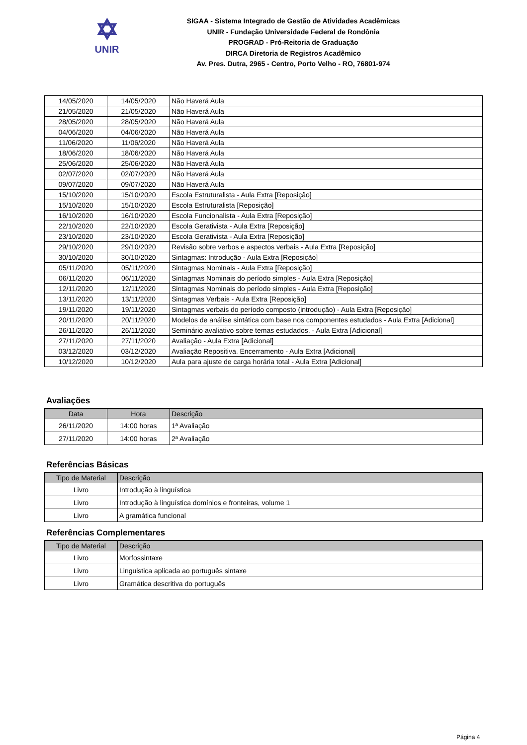✡
UNIR
SIGAA - Sistema Integrado de Gestão de Atividades Acadêmicas
UNIR - Fundação Universidade Federal de Rondônia
PROGRAD - Pró-Reitoria de Graduação
DIRCA Diretoria de Registros Acadêmico
Av. Pres. Dutra, 2965 - Centro, Porto Velho - RO, 76801-974
| 14/05/2020 | 14/05/2020 | Não Haverá Aula |
| 21/05/2020 | 21/05/2020 | Não Haverá Aula |
| 28/05/2020 | 28/05/2020 | Não Haverá Aula |
| 04/06/2020 | 04/06/2020 | Não Haverá Aula |
| 11/06/2020 | 11/06/2020 | Não Haverá Aula |
| 18/06/2020 | 18/06/2020 | Não Haverá Aula |
| 25/06/2020 | 25/06/2020 | Não Haverá Aula |
| 02/07/2020 | 02/07/2020 | Não Haverá Aula |
| 09/07/2020 | 09/07/2020 | Não Haverá Aula |
| 15/10/2020 | 15/10/2020 | Escola Estruturalista - Aula Extra [Reposição] |
| 15/10/2020 | 15/10/2020 | Escola Estruturalista [Reposição] |
| 16/10/2020 | 16/10/2020 | Escola Funcionalista - Aula Extra [Reposição] |
| 22/10/2020 | 22/10/2020 | Escola Gerativista - Aula Extra [Reposição] |
| 23/10/2020 | 23/10/2020 | Escola Gerativista - Aula Extra [Reposição] |
| 29/10/2020 | 29/10/2020 | Revisão sobre verbos e aspectos verbais - Aula Extra [Reposição] |
| 30/10/2020 | 30/10/2020 | Sintagmas: Introdução - Aula Extra [Reposição] |
| 05/11/2020 | 05/11/2020 | Sintagmas Nominais - Aula Extra [Reposição] |
| 06/11/2020 | 06/11/2020 | Sintagmas Nominais do período simples - Aula Extra [Reposição] |
| 12/11/2020 | 12/11/2020 | Sintagmas Nominais do período simples - Aula Extra [Reposição] |
| 13/11/2020 | 13/11/2020 | Sintagmas Verbais - Aula Extra [Reposição] |
| 19/11/2020 | 19/11/2020 | Sintagmas verbais do período composto (introdução) - Aula Extra [Reposição] |
| 20/11/2020 | 20/11/2020 | Modelos de análise sintática com base nos componentes estudados - Aula Extra [Adicional] |
| 26/11/2020 | 26/11/2020 | Seminário avaliativo sobre temas estudados. - Aula Extra [Adicional] |
| 27/11/2020 | 27/11/2020 | Avaliação - Aula Extra [Adicional] |
| 03/12/2020 | 03/12/2020 | Avaliação Repositiva. Encerramento - Aula Extra [Adicional] |
| 10/12/2020 | 10/12/2020 | Aula para ajuste de carga horária total - Aula Extra [Adicional] |
Avaliações
| Data | Hora | Descrição |
| --- | --- | --- |
| 26/11/2020 | 14:00 horas | 1ª Avaliação |
| 27/11/2020 | 14:00 horas | 2ª Avaliação |
Referências Básicas
| Tipo de Material | Descrição |
| --- | --- |
| Livro | Introdução à linguística |
| Livro | Introdução à linguística domínios e fronteiras, volume 1 |
| Livro | A gramática funcional |
Referências Complementares
| Tipo de Material | Descrição |
| --- | --- |
| Livro | Morfossintaxe |
| Livro | Linguistica aplicada ao português sintaxe |
| Livro | Gramática descritiva do português |
Página 4